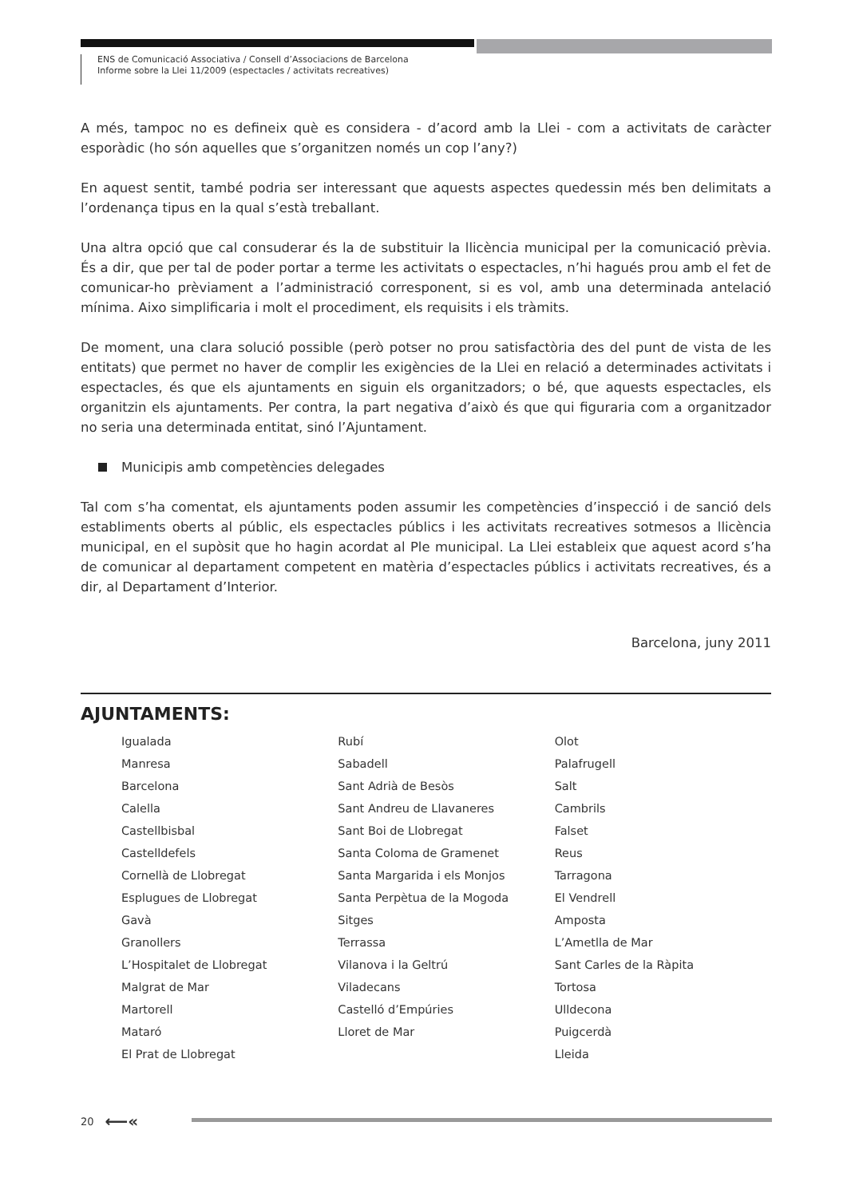ENS de Comunicació Associativa / Consell d’Associacions de Barcelona
Informe sobre la Llei 11/2009 (espectacles / activitats recreatives)
A més, tampoc no es defineix què es considera - d’acord amb la Llei - com a activitats de caràcter esporàdic (ho són aquelles que s’organitzen només un cop l’any?)
En aquest sentit, també podria ser interessant que aquests aspectes quedessin més ben delimitats a l’ordenança tipus en la qual s’està treballant.
Una altra opció que cal consuderar és la de substituir la llicència municipal per la comunicació prèvia. És a dir, que per tal de poder portar a terme les activitats o espectacles, n’hi hagués prou amb el fet de comunicar-ho prèviament a l’administració corresponent, si es vol, amb una determinada antelació mínima. Aixo simplificaria i molt el procediment, els requisits i els tràmits.
De moment, una clara solució possible (però potser no prou satisfactòria des del punt de vista de les entitats) que permet no haver de complir les exigències de la Llei en relació a determinades activitats i espectacles, és que els ajuntaments en siguin els organitzadors; o bé, que aquests espectacles, els organitzin els ajuntaments. Per contra, la part negativa d’això és que qui figuraria com a organitzador no seria una determinada entitat, sinó l’Ajuntament.
Municipis amb competències delegades
Tal com s’ha comentat, els ajuntaments poden assumir les competències d’inspecció i de sanció dels establiments oberts al públic, els espectacles públics i les activitats recreatives sotmesos a llicència municipal, en el supòsit que ho hagin acordat al Ple municipal. La Llei estableix que aquest acord s’ha de comunicar al departament competent en matèria d’espectacles públics i activitats recreatives, és a dir, al Departament d’Interior.
Barcelona, juny 2011
AJUNTAMENTS:
Igualada
Manresa
Barcelona
Calella
Castellbisbal
Castelldefels
Cornellà de Llobregat
Esplugues de Llobregat
Gavà
Granollers
L’Hospitalet de Llobregat
Malgrat de Mar
Martorell
Mataró
El Prat de Llobregat
Rubí
Sabadell
Sant Adrià de Besòs
Sant Andreu de Llavaneres
Sant Boi de Llobregat
Santa Coloma de Gramenet
Santa Margarida i els Monjos
Santa Perpètua de la Mogoda
Sitges
Terrassa
Vilanova i la Geltrú
Viladecans
Castelló d’Empúries
Lloret de Mar
Olot
Palafrugell
Salt
Cambrils
Falset
Reus
Tarragona
El Vendrell
Amposta
L’Ametlla de Mar
Sant Carles de la Ràpita
Tortosa
Ulldecona
Puigcerdà
Lleida
20 ⟵«